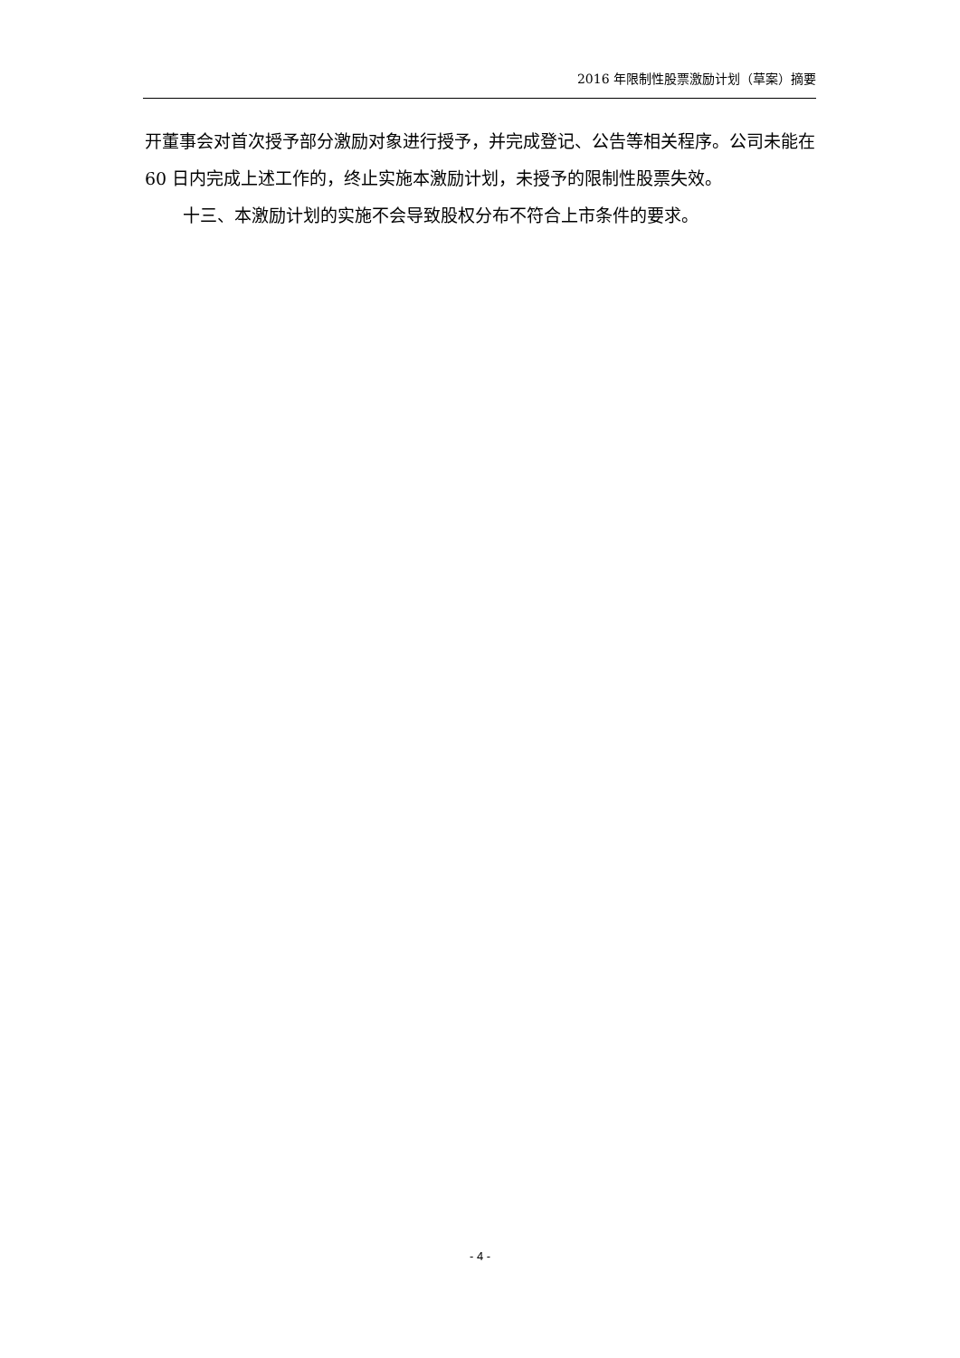2016 年限制性股票激励计划（草案）摘要
开董事会对首次授予部分激励对象进行授予，并完成登记、公告等相关程序。公司未能在 60 日内完成上述工作的，终止实施本激励计划，未授予的限制性股票失效。
十三、本激励计划的实施不会导致股权分布不符合上市条件的要求。
- 4 -